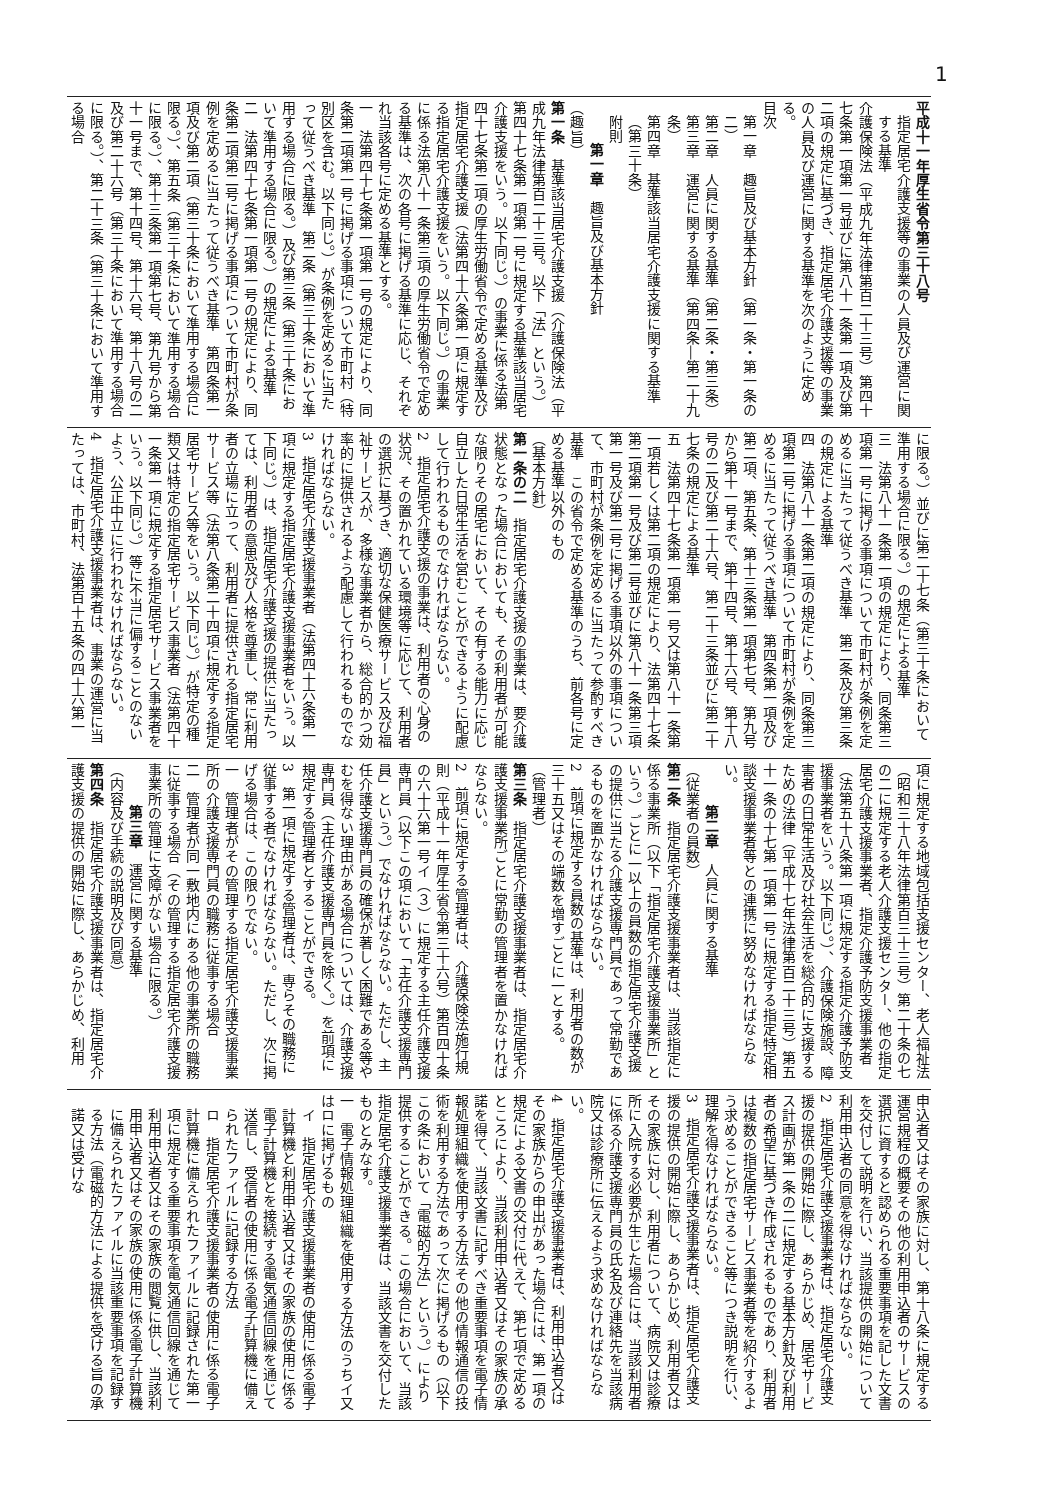1
平成十一年厚生省令第三十八号
指定居宅介護支援等の事業の人員及び運営に関する基準
介護保険法（平成九年法律第百二十三号）第四十七条第一項第一号並びに第八十一条第一項及び第二項の規定に基づき、指定居宅介護支援等の事業の人員及び運営に関する基準を次のように定める。
目次
第一章　趣旨及び基本方針（第一条・第一条の二）
第二章　人員に関する基準（第二条・第三条）
第三章　運営に関する基準（第四条―第二十九条）
第四章　基準該当居宅介護支援に関する基準（第三十条）
附則
第一章　趣旨及び基本方針
（趣旨）
第一条　基準該当居宅介護支援（介護保険法（平成九年法律第百二十三号。以下「法」という。）第四十七条第一項第一号に規定する基準該当居宅介護支援をいう。以下同じ。）の事業に係る法第四十七条第二項の厚生労働省令で定める基準及び指定居宅介護支援（法第四十六条第一項に規定する指定居宅介護支援をいう。以下同じ。）の事業に係る法第八十一条第三項の厚生労働省令で定める基準は、次の各号に掲げる基準に応じ、それぞれ当該各号に定める基準とする。
一　法第四十七条第一項第一号の規定により、同条第二項第一号に掲げる事項について市町村（特別区を含む。以下同じ。）が条例を定めるに当たって従うべき基準　第二条（第三十条において準用する場合に限る。）及び第三条（第三十条において準用する場合に限る。）の規定による基準
二　法第四十七条第一項第一号の規定により、同条第二項第二号に掲げる事項について市町村が条例を定めるに当たって従うべき基準　第四条第一項及び第二項（第三十条において準用する場合に限る。）、第五条（第三十条において準用する場合に限る。）、第十三条第一項第七号、第九号から第十一号まで、第十四号、第十六号、第十八号の二及び第二十六号（第三十条において準用する場合に限る。）、第二十三条（第三十条において準用する場合
に限る。）並びに第二十七条（第三十条において準用する場合に限る。）の規定による基準
三　法第八十一条第一項の規定により、同条第三項第一号に掲げる事項について市町村が条例を定めるに当たって従うべき基準　第二条及び第三条の規定による基準
四　法第八十一条第二項の規定により、同条第三項第二号に掲げる事項について市町村が条例を定めるに当たって従うべき基準　第四条第一項及び第二項、第五条、第十三条第一項第七号、第九号から第十一号まで、第十四号、第十六号、第十八号の二及び第二十六号、第二十三条並びに第二十七条の規定による基準
五　法第四十七条第一項第一号又は第八十一条第一項若しくは第二項の規定により、法第四十七条第二項第一号及び第二号並びに第八十一条第三項第一号及び第二号に掲げる事項以外の事項について、市町村が条例を定めるに当たって参酌すべき基準　この省令で定める基準のうち、前各号に定める基準以外のもの
（基本方針）
第一条の二　指定居宅介護支援の事業は、要介護状態となった場合においても、その利用者が可能な限りその居宅において、その有する能力に応じ自立した日常生活を営むことができるように配慮して行われるものでなければならない。
2　指定居宅介護支援の事業は、利用者の心身の状況、その置かれている環境等に応じて、利用者の選択に基づき、適切な保健医療サービス及び福祉サービスが、多様な事業者から、総合的かつ効率的に提供されるよう配慮して行われるものでなければならない。
3　指定居宅介護支援事業者（法第四十六条第一項に規定する指定居宅介護支援事業者をいう。以下同じ。）は、指定居宅介護支援の提供に当たっては、利用者の意思及び人格を尊重し、常に利用者の立場に立って、利用者に提供される指定居宅サービス等（法第八条第二十四項に規定する指定居宅サービス等をいう。以下同じ。）が特定の種類又は特定の指定居宅サービス事業者（法第四十一条第一項に規定する指定居宅サービス事業者をいう。以下同じ。）等に不当に偏することのないよう、公正中立に行われなければならない。
4　指定居宅介護支援事業者は、事業の運営に当たっては、市町村、法第百十五条の四十六第一
項に規定する地域包括支援センター、老人福祉法（昭和三十八年法律第百三十三号）第二十条の七の二に規定する老人介護支援センター、他の指定居宅介護支援事業者、指定介護予防支援事業者（法第五十八条第一項に規定する指定介護予防支援事業者をいう。以下同じ。）、介護保険施設、障害者の日常生活及び社会生活を総合的に支援するための法律（平成十七年法律第百二十三号）第五十一条の十七第一項第一号に規定する指定特定相談支援事業者等との連携に努めなければならない。
第二章　人員に関する基準
（従業者の員数）
第二条　指定居宅介護支援事業者は、当該指定に係る事業所（以下「指定居宅介護支援事業所」という。）ごとに一以上の員数の指定居宅介護支援の提供に当たる介護支援専門員であって常勤であるものを置かなければならない。
2　前項に規定する員数の基準は、利用者の数が三十五又はその端数を増すごとに一とする。
（管理者）
第三条　指定居宅介護支援事業者は、指定居宅介護支援事業所ごとに常勤の管理者を置かなければならない。
2　前項に規定する管理者は、介護保険法施行規則（平成十一年厚生省令第三十六号）第百四十条の六十六第一号イ（３）に規定する主任介護支援専門員（以下この項において「主任介護支援専門員」という。）でなければならない。ただし、主任介護支援専門員の確保が著しく困難である等やむを得ない理由がある場合については、介護支援専門員（主任介護支援専門員を除く。）を前項に規定する管理者とすることができる。
3　第一項に規定する管理者は、専らその職務に従事する者でなければならない。ただし、次に掲げる場合は、この限りでない。
一　管理者がその管理する指定居宅介護支援事業所の介護支援専門員の職務に従事する場合
二　管理者が同一敷地内にある他の事業所の職務に従事する場合（その管理する指定居宅介護支援事業所の管理に支障がない場合に限る。）
第三章　運営に関する基準
（内容及び手続の説明及び同意）
第四条　指定居宅介護支援事業者は、指定居宅介護支援の提供の開始に際し、あらかじめ、利用
申込者又はその家族に対し、第十八条に規定する運営規程の概要その他の利用申込者のサービスの選択に資すると認められる重要事項を記した文書を交付して説明を行い、当該提供の開始について利用申込者の同意を得なければならない。
2　指定居宅介護支援事業者は、指定居宅介護支援の提供の開始に際し、あらかじめ、居宅サービス計画が第一条の二に規定する基本方針及び利用者の希望に基づき作成されるものであり、利用者は複数の指定居宅サービス事業者等を紹介するよう求めることができること等につき説明を行い、理解を得なければならない。
3　指定居宅介護支援事業者は、指定居宅介護支援の提供の開始に際し、あらかじめ、利用者又はその家族に対し、利用者について、病院又は診療所に入院する必要が生じた場合には、当該利用者に係る介護支援専門員の氏名及び連絡先を当該病院又は診療所に伝えるよう求めなければならない。
4　指定居宅介護支援事業者は、利用申込者又はその家族からの申出があった場合には、第一項の規定による文書の交付に代えて、第七項で定めるところにより、当該利用申込者又はその家族の承諾を得て、当該文書に記すべき重要事項を電子情報処理組織を使用する方法その他の情報通信の技術を利用する方法であって次に掲げるもの（以下この条において「電磁的方法」という。）により提供することができる。この場合において、当該指定居宅介護支援事業者は、当該文書を交付したものとみなす。
一　電子情報処理組織を使用する方法のうちイ又はロに掲げるもの
イ　指定居宅介護支援事業者の使用に係る電子計算機と利用申込者又はその家族の使用に係る電子計算機とを接続する電気通信回線を通じて送信し、受信者の使用に係る電子計算機に備えられたファイルに記録する方法
ロ　指定居宅介護支援事業者の使用に係る電子計算機に備えられたファイルに記録された第一項に規定する重要事項を電気通信回線を通じて利用申込者又はその家族の閲覧に供し、当該利用申込者又はその家族の使用に係る電子計算機に備えられたファイルに当該重要事項を記録する方法（電磁的方法による提供を受ける旨の承諾又は受けな